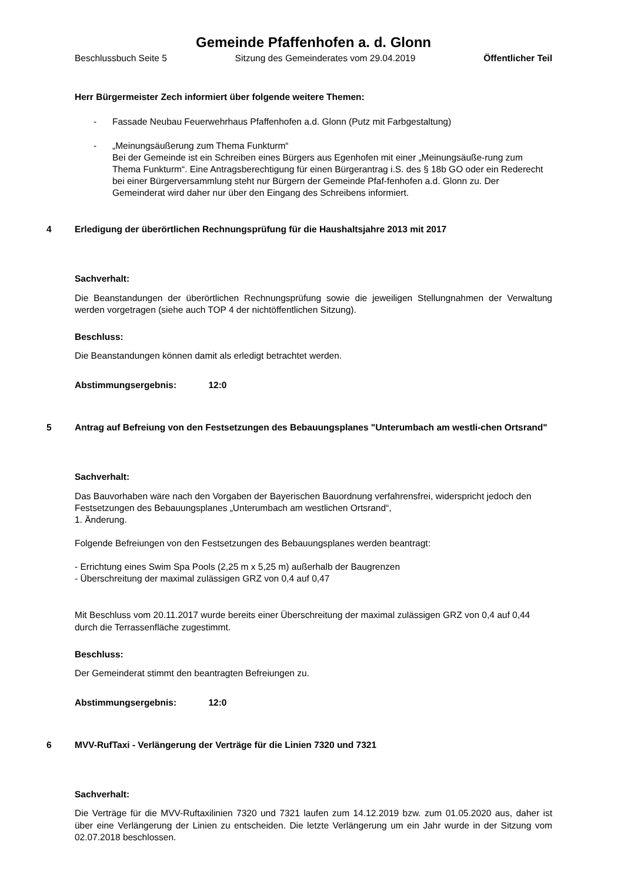Gemeinde Pfaffenhofen a. d. Glonn
Beschlussbuch Seite 5 Sitzung des Gemeinderates vom 29.04.2019 Öffentlicher Teil
Herr Bürgermeister Zech informiert über folgende weitere Themen:
- Fassade Neubau Feuerwehrhaus Pfaffenhofen a.d. Glonn (Putz mit Farbgestaltung)
- „Meinungsäußerung zum Thema Funkturm“
Bei der Gemeinde ist ein Schreiben eines Bürgers aus Egenhofen mit einer „Meinungsäuße-rung zum Thema Funkturm“. Eine Antragsberechtigung für einen Bürgerantrag i.S. des § 18b GO oder ein Rederecht bei einer Bürgerversammlung steht nur Bürgern der Gemeinde Pfaf-fenhofen a.d. Glonn zu. Der Gemeinderat wird daher nur über den Eingang des Schreibens informiert.
4 Erledigung der überörtlichen Rechnungsprüfung für die Haushaltsjahre 2013 mit 2017
Sachverhalt:
Die Beanstandungen der überörtlichen Rechnungsprüfung sowie die jeweiligen Stellungnahmen der Verwaltung werden vorgetragen (siehe auch TOP 4 der nichtöffentlichen Sitzung).
Beschluss:
Die Beanstandungen können damit als erledigt betrachtet werden.
Abstimmungsergebnis: 12:0
5 Antrag auf Befreiung von den Festsetzungen des Bebauungsplanes "Unterumbach am westli-chen Ortsrand"
Sachverhalt:
Das Bauvorhaben wäre nach den Vorgaben der Bayerischen Bauordnung verfahrensfrei, widerspricht jedoch den Festsetzungen des Bebauungsplanes „Unterumbach am westlichen Ortsrand“,
1. Änderung.
Folgende Befreiungen von den Festsetzungen des Bebauungsplanes werden beantragt:
- Errichtung eines Swim Spa Pools (2,25 m x 5,25 m) außerhalb der Baugrenzen
- Überschreitung der maximal zulässigen GRZ von 0,4 auf 0,47
Mit Beschluss vom 20.11.2017 wurde bereits einer Überschreitung der maximal zulässigen GRZ von 0,4 auf 0,44 durch die Terrassenfläche zugestimmt.
Beschluss:
Der Gemeinderat stimmt den beantragten Befreiungen zu.
Abstimmungsergebnis: 12:0
6 MVV-RufTaxi - Verlängerung der Verträge für die Linien 7320 und 7321
Sachverhalt:
Die Verträge für die MVV-Ruftaxilinien 7320 und 7321 laufen zum 14.12.2019 bzw. zum 01.05.2020 aus, daher ist über eine Verlängerung der Linien zu entscheiden. Die letzte Verlängerung um ein Jahr wurde in der Sitzung vom 02.07.2018 beschlossen.